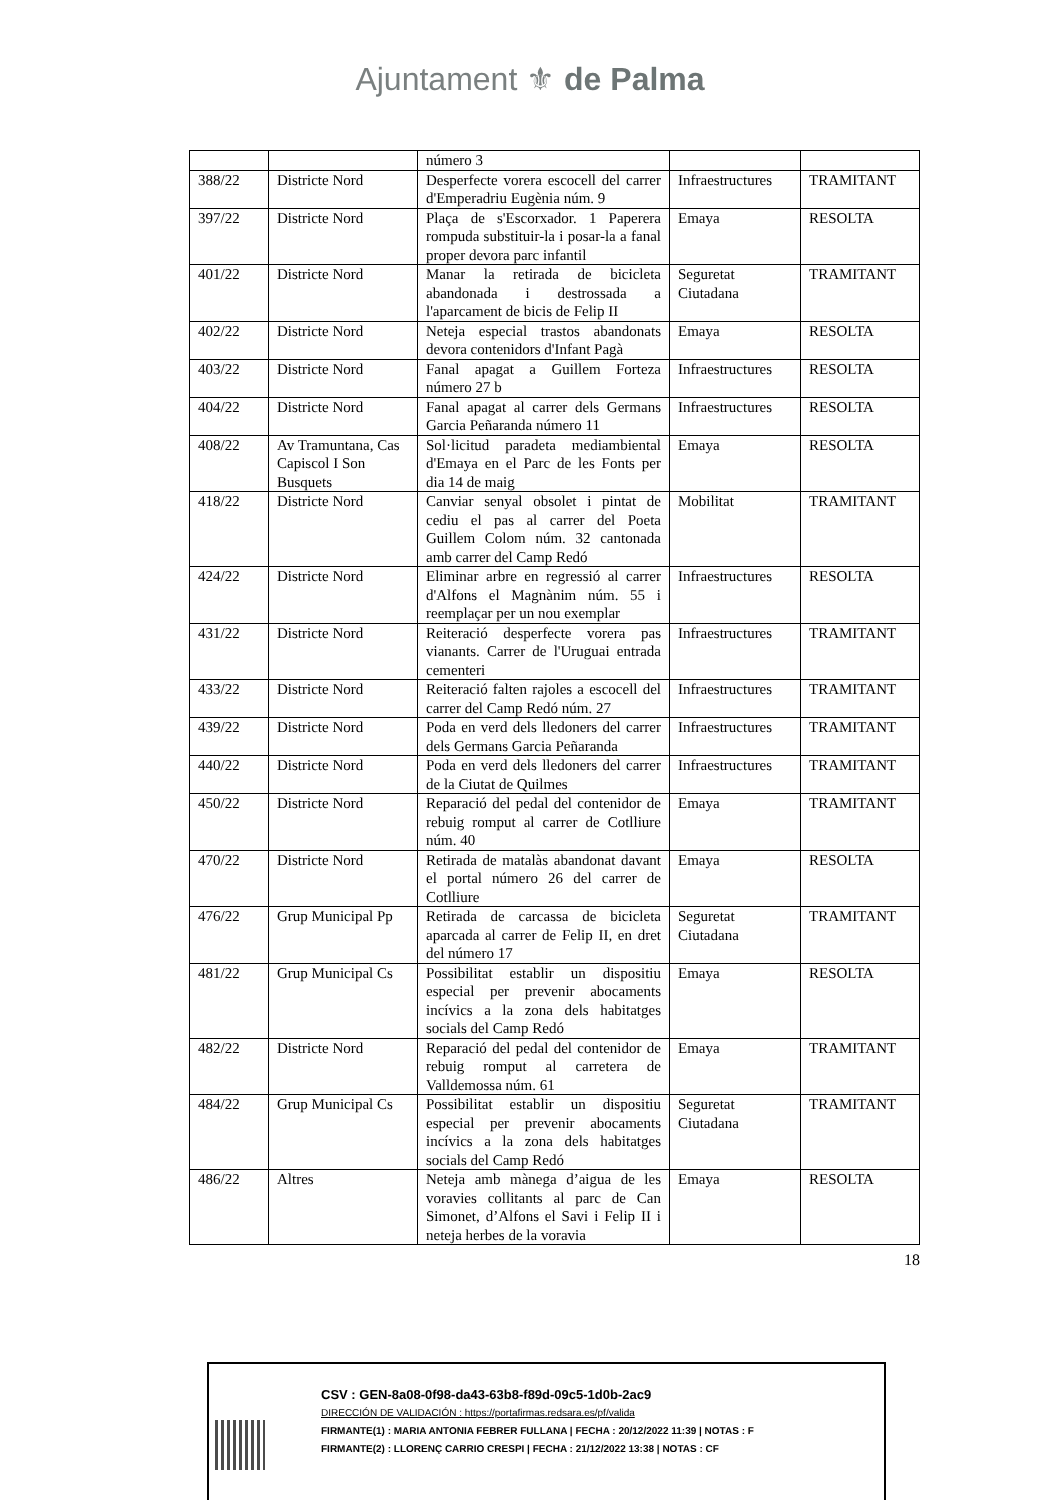Ajuntament ⚜ de Palma
| | | número 3 | | |
| 388/22 | Districte Nord | Desperfecte vorera escocell del carrer d'Emperadriu Eugènia núm. 9 | Infraestructures | TRAMITANT |
| 397/22 | Districte Nord | Plaça de s'Escorxador. 1 Paperera rompuda substituir-la i posar-la a fanal proper devora parc infantil | Emaya | RESOLTA |
| 401/22 | Districte Nord | Manar la retirada de bicicleta abandonada i destrossada a l'aparcament de bicis de Felip II | Seguretat Ciutadana | TRAMITANT |
| 402/22 | Districte Nord | Neteja especial trastos abandonats devora contenidors d'Infant Pagà | Emaya | RESOLTA |
| 403/22 | Districte Nord | Fanal apagat a Guillem Forteza número 27 b | Infraestructures | RESOLTA |
| 404/22 | Districte Nord | Fanal apagat al carrer dels Germans Garcia Peñaranda número 11 | Infraestructures | RESOLTA |
| 408/22 | Av Tramuntana, Cas Capiscol I Son Busquets | Sol·licitud paradeta mediambiental d'Emaya en el Parc de les Fonts per dia 14 de maig | Emaya | RESOLTA |
| 418/22 | Districte Nord | Canviar senyal obsolet i pintat de cediu el pas al carrer del Poeta Guillem Colom núm. 32 cantonada amb carrer del Camp Redó | Mobilitat | TRAMITANT |
| 424/22 | Districte Nord | Eliminar arbre en regressió al carrer d'Alfons el Magnànim núm. 55 i reemplaçar per un nou exemplar | Infraestructures | RESOLTA |
| 431/22 | Districte Nord | Reiteració desperfecte vorera pas vianants. Carrer de l'Uruguai entrada cementeri | Infraestructures | TRAMITANT |
| 433/22 | Districte Nord | Reiteració falten rajoles a escocell del carrer del Camp Redó núm. 27 | Infraestructures | TRAMITANT |
| 439/22 | Districte Nord | Poda en verd dels lledoners del carrer dels Germans Garcia Peñaranda | Infraestructures | TRAMITANT |
| 440/22 | Districte Nord | Poda en verd dels lledoners del carrer de la Ciutat de Quilmes | Infraestructures | TRAMITANT |
| 450/22 | Districte Nord | Reparació del pedal del contenidor de rebuig romput al carrer de Cotlliure núm. 40 | Emaya | TRAMITANT |
| 470/22 | Districte Nord | Retirada de matalàs abandonat davant el portal número 26 del carrer de Cotlliure | Emaya | RESOLTA |
| 476/22 | Grup Municipal Pp | Retirada de carcassa de bicicleta aparcada al carrer de Felip II, en dret del número 17 | Seguretat Ciutadana | TRAMITANT |
| 481/22 | Grup Municipal Cs | Possibilitat establir un dispositiu especial per prevenir abocaments incívics a la zona dels habitatges socials del Camp Redó | Emaya | RESOLTA |
| 482/22 | Districte Nord | Reparació del pedal del contenidor de rebuig romput al carretera de Valldemossa núm. 61 | Emaya | TRAMITANT |
| 484/22 | Grup Municipal Cs | Possibilitat establir un dispositiu especial per prevenir abocaments incívics a la zona dels habitatges socials del Camp Redó | Seguretat Ciutadana | TRAMITANT |
| 486/22 | Altres | Neteja amb mànega d’aigua de les voravies collitants al parc de Can Simonet, d’Alfons el Savi i Felip II i neteja herbes de la voravia | Emaya | RESOLTA |
18
CSV : GEN-8a08-0f98-da43-63b8-f89d-09c5-1d0b-2ac9
DIRECCIÓN DE VALIDACIÓN : https://portafirmas.redsara.es/pf/valida
FIRMANTE(1) : MARIA ANTONIA FEBRER FULLANA | FECHA : 20/12/2022 11:39 | NOTAS : F
FIRMANTE(2) : LLORENÇ CARRIO CRESPI | FECHA : 21/12/2022 13:38 | NOTAS : CF